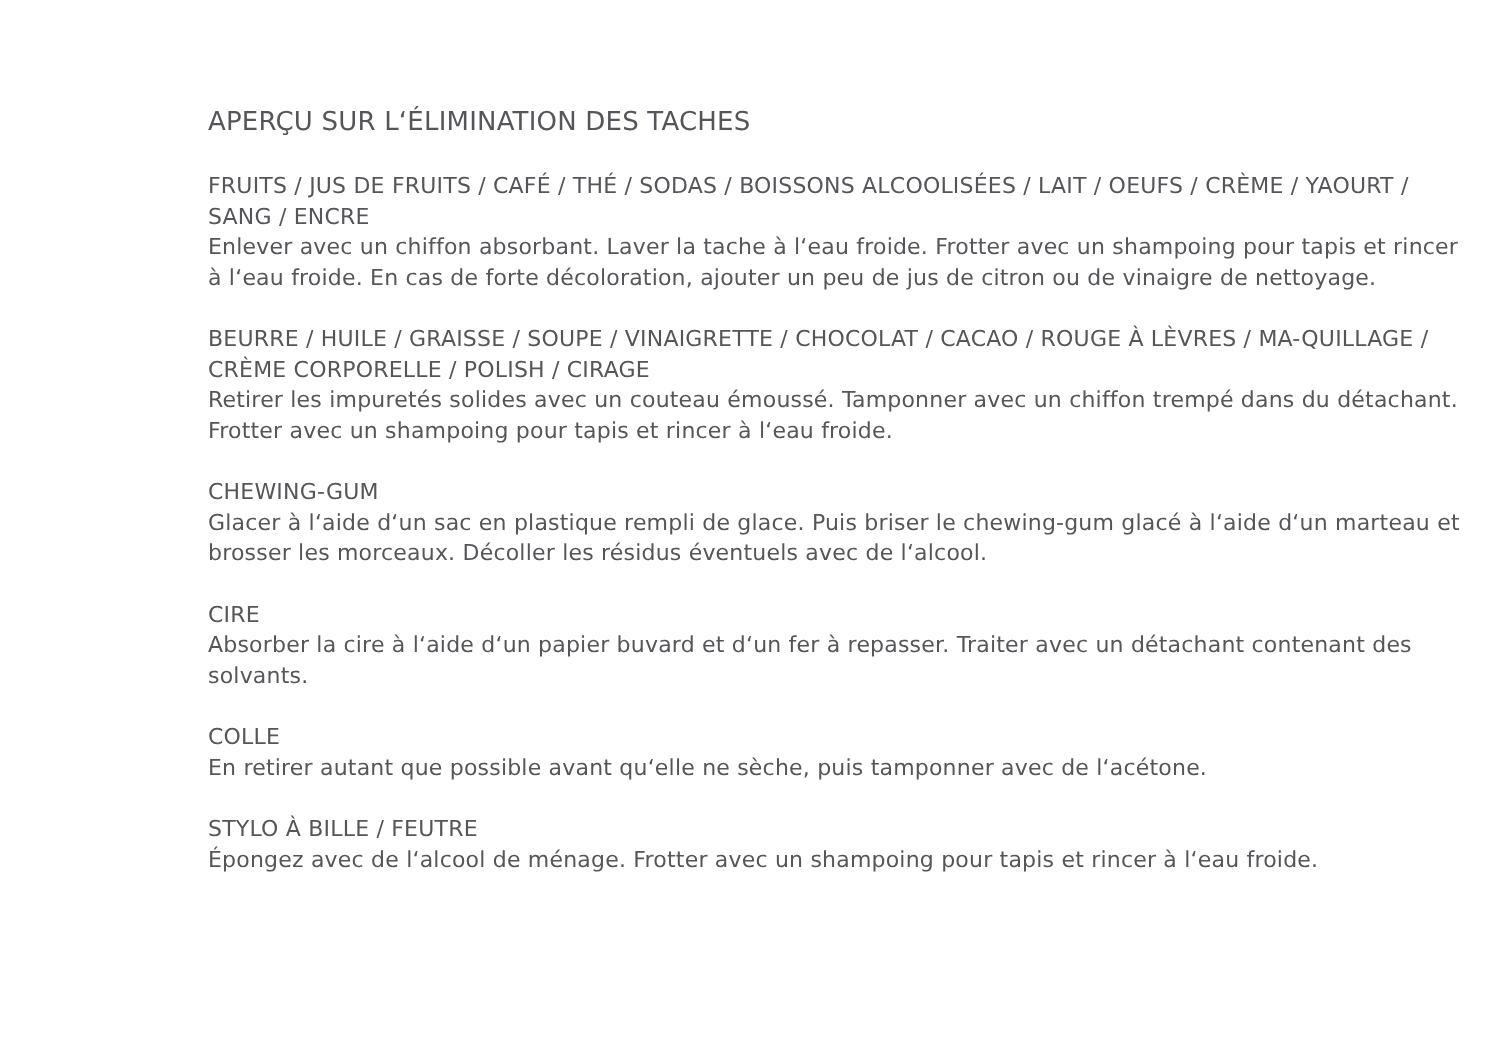APERÇU SUR L‘ÉLIMINATION DES TACHES
FRUITS / JUS DE FRUITS / CAFÉ / THÉ / SODAS / BOISSONS ALCOOLISÉES / LAIT / OEUFS / CRÈME / YAOURT / SANG / ENCRE
Enlever avec un chiffon absorbant. Laver la tache à l‘eau froide. Frotter avec un shampoing pour tapis et rincer à l‘eau froide. En cas de forte décoloration, ajouter un peu de jus de citron ou de vinaigre de nettoyage.
BEURRE / HUILE / GRAISSE / SOUPE / VINAIGRETTE / CHOCOLAT / CACAO / ROUGE À LÈVRES / MA-QUILLAGE / CRÈME CORPORELLE / POLISH / CIRAGE
Retirer les impuretés solides avec un couteau émoussé. Tamponner avec un chiffon trempé dans du détachant. Frotter avec un shampoing pour tapis et rincer à l‘eau froide.
CHEWING-GUM
Glacer à l‘aide d‘un sac en plastique rempli de glace. Puis briser le chewing-gum glacé à l‘aide d‘un marteau et brosser les morceaux. Décoller les résidus éventuels avec de l‘alcool.
CIRE
Absorber la cire à l‘aide d‘un papier buvard et d‘un fer à repasser. Traiter avec un détachant contenant des solvants.
COLLE
En retirer autant que possible avant qu‘elle ne sèche, puis tamponner avec de l‘acétone.
STYLO À BILLE / FEUTRE
Épongez avec de l‘alcool de ménage. Frotter avec un shampoing pour tapis et rincer à l‘eau froide.